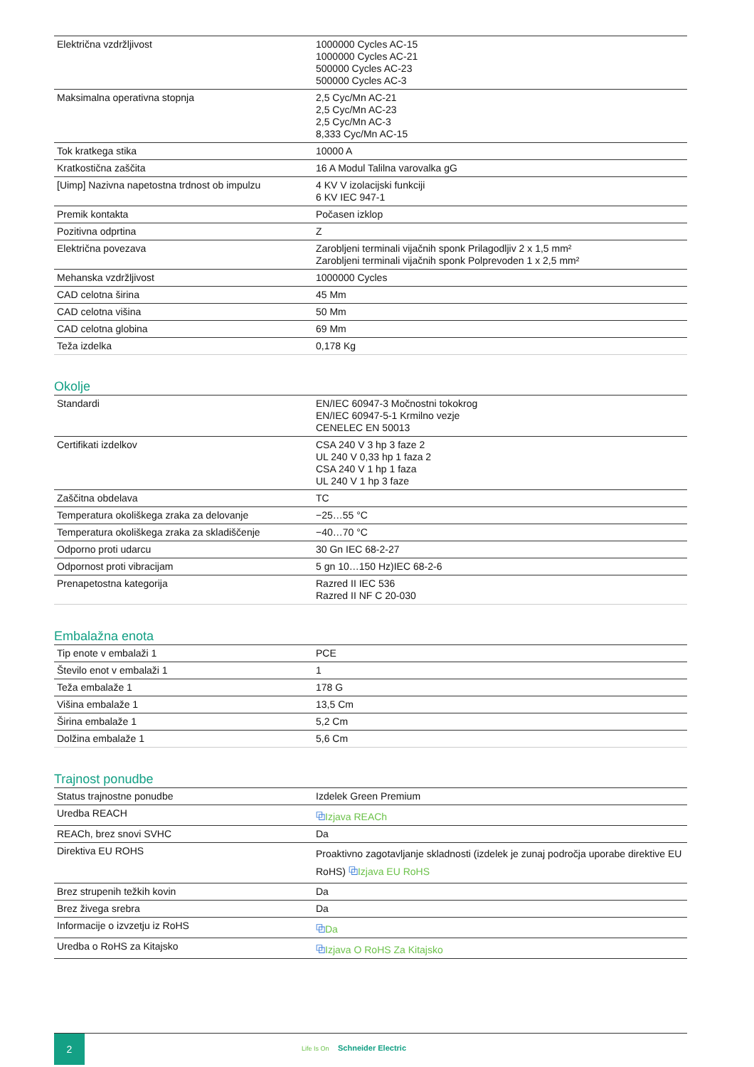| Električna vzdržljivost | 1000000 Cycles AC-15 1000000 Cycles AC-21 500000 Cycles AC-23 500000 Cycles AC-3 |
| Maksimalna operativna stopnja | 2,5 Cyc/Mn AC-21 2,5 Cyc/Mn AC-23 2,5 Cyc/Mn AC-3 8,333 Cyc/Mn AC-15 |
| Tok kratkega stika | 10000 A |
| Kratkostična zaščita | 16 A Modul Talilna varovalka gG |
| [Uimp] Nazivna napetostna trdnost ob impulzu | 4 KV V izolacijski funkciji 6 KV IEC 947-1 |
| Premik kontakta | Počasen izklop |
| Pozitivna odprtina | Z |
| Električna povezava | Zarobljeni terminali vijačnih sponk Prilagodljiv 2 x 1,5 mm² Zarobljeni terminali vijačnih sponk Polprevoden 1 x 2,5 mm² |
| Mehanska vzdržljivost | 1000000 Cycles |
| CAD celotna širina | 45 Mm |
| CAD celotna višina | 50 Mm |
| CAD celotna globina | 69 Mm |
| Teža izdelka | 0,178 Kg |
Okolje
| Standardi | EN/IEC 60947-3 Močnostni tokokrog EN/IEC 60947-5-1 Krmilno vezje CENELEC EN 50013 |
| Certifikati izdelkov | CSA 240 V 3 hp 3 faze 2 UL 240 V 0,33 hp 1 faza 2 CSA 240 V 1 hp 1 faza UL 240 V 1 hp 3 faze |
| Zaščitna obdelava | TC |
| Temperatura okoliškega zraka za delovanje | −25…55 °C |
| Temperatura okoliškega zraka za skladiščenje | −40…70 °C |
| Odporno proti udarcu | 30 Gn IEC 68-2-27 |
| Odpornost proti vibracijam | 5 gn 10…150 Hz)IEC 68-2-6 |
| Prenapetostna kategorija | Razred II IEC 536 Razred II NF C 20-030 |
Embalažna enota
| Tip enote v embalaži 1 | PCE |
| Število enot v embalaži 1 | 1 |
| Teža embalaže 1 | 178 G |
| Višina embalaže 1 | 13,5 Cm |
| Širina embalaže 1 | 5,2 Cm |
| Dolžina embalaže 1 | 5,6 Cm |
Trajnost ponudbe
| Status trajnostne ponudbe | Izdelek Green Premium |
| Uredba REACH | ⧉ Izjava REACh |
| REACh, brez snovi SVHC | Da |
| Direktiva EU ROHS | Proaktivno zagotavljanje skladnosti (izdelek je zunaj področja uporabe direktive EU RoHS) ⧉ Izjava EU RoHS |
| Brez strupenih težkih kovin | Da |
| Brez živega srebra | Da |
| Informacije o izvzetju iz RoHS | ⧉ Da |
| Uredba o RoHS za Kitajsko | ⧉ Izjava O RoHS Za Kitajsko |
2
Life Is On Schneider Electric